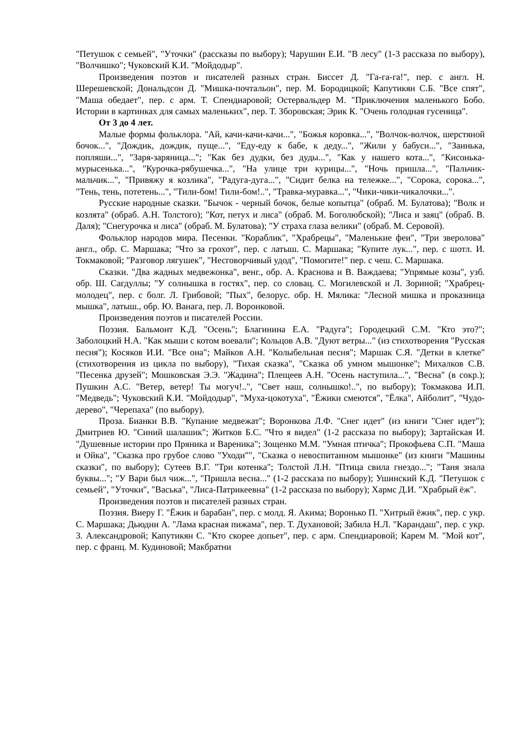"Петушок с семьей", "Уточки" (рассказы по выбору); Чарушин Е.И. "В лесу" (1-3 рассказа по выбору), "Волчишко"; Чуковский К.И. "Мойдодыр".
Произведения поэтов и писателей разных стран. Биссет Д. "Га-га-га!", пер. с англ. Н. Шерешевской; Дональдсон Д. "Мишка-почтальон", пер. М. Бородицкой; Капутикян С.Б. "Все спят", "Маша обедает", пер. с арм. Т. Спендиаровой; Остервальдер М. "Приключения маленького Бобо. Истории в картинках для самых маленьких", пер. Т. Зборовская; Эрик К. "Очень голодная гусеница".
От 3 до 4 лет.
Малые формы фольклора. "Ай, качи-качи-качи...", "Божья коровка...", "Волчок-волчок, шерстяной бочок...", "Дождик, дождик, пуще...", "Еду-еду к бабе, к деду...", "Жили у бабуси...", "Заинька, попляши...", "Заря-заряница..."; "Как без дудки, без дуды...", "Как у нашего кота...", "Кисонька-мурысенька...", "Курочка-рябушечка...", "На улице три курицы...", "Ночь пришла...", "Пальчик-мальчик...", "Привяжу я козлика", "Радуга-дуга...", "Сидит белка на тележке...", "Сорока, сорока...", "Тень, тень, потетень...", "Тили-бом! Тили-бом!..", "Травка-муравка...", "Чики-чики-чикалочки...".
Русские народные сказки. "Бычок - черный бочок, белые копытца" (обраб. М. Булатова); "Волк и козлята" (обраб. А.Н. Толстого); "Кот, петух и лиса" (обраб. М. Боголюбской); "Лиса и заяц" (обраб. В. Даля); "Снегурочка и лиса" (обраб. М. Булатова); "У страха глаза велики" (обраб. М. Серовой).
Фольклор народов мира. Песенки. "Кораблик", "Храбрецы", "Маленькие феи", "Три зверолова" англ., обр. С. Маршака; "Что за грохот", пер. с латыш. С. Маршака; "Купите лук...", пер. с шотл. И. Токмаковой; "Разговор лягушек", "Несговорчивый удод", "Помогите!" пер. с чеш. С. Маршака.
Сказки. "Два жадных медвежонка", венг., обр. А. Краснова и В. Важдаева; "Упрямые козы", узб. обр. Ш. Сагдуллы; "У солнышка в гостях", пер. со словац. С. Могилевской и Л. Зориной; "Храбрец-молодец", пер. с болг. Л. Грибовой; "Пых", белорус. обр. Н. Мялика: "Лесной мишка и проказница мышка", латыш., обр. Ю. Ванага, пер. Л. Воронковой.
Произведения поэтов и писателей России.
Поэзия. Бальмонт К.Д. "Осень"; Благинина Е.А. "Радуга"; Городецкий С.М. "Кто это?"; Заболоцкий Н.А. "Как мыши с котом воевали"; Кольцов А.В. "Дуют ветры..." (из стихотворения "Русская песня"); Косяков И.И. "Все она"; Майков А.Н. "Колыбельная песня"; Маршак С.Я. "Детки в клетке" (стихотворения из цикла по выбору), "Тихая сказка", "Сказка об умном мышонке"; Михалков С.В. "Песенка друзей"; Мошковская Э.Э. "Жадина"; Плещеев А.Н. "Осень наступила...", "Весна" (в сокр.); Пушкин А.С. "Ветер, ветер! Ты могуч!..", "Свет наш, солнышко!..", по выбору); Токмакова И.П. "Медведь"; Чуковский К.И. "Мойдодыр", "Муха-цокотуха", "Ёжики смеются", "Ёлка", Айболит", "Чудо-дерево", "Черепаха" (по выбору).
Проза. Бианки В.В. "Купание медвежат"; Воронкова Л.Ф. "Снег идет" (из книги "Снег идет"); Дмитриев Ю. "Синий шалашик"; Житков Б.С. "Что я видел" (1-2 рассказа по выбору); Зартайская И. "Душевные истории про Пряника и Вареника"; Зощенко М.М. "Умная птичка"; Прокофьева С.П. "Маша и Ойка", "Сказка про грубое слово "Уходи"", "Сказка о невоспитанном мышонке" (из книги "Машины сказки", по выбору); Сутеев В.Г. "Три котенка"; Толстой Л.Н. "Птица свила гнездо..."; "Таня знала буквы..."; "У Вари был чиж...", "Пришла весна..." (1-2 рассказа по выбору); Ушинский К.Д. "Петушок с семьей", "Уточки", "Васька", "Лиса-Патрикеевна" (1-2 рассказа по выбору); Хармс Д.И. "Храбрый ёж".
Произведения поэтов и писателей разных стран.
Поэзия. Виеру Г. "Ёжик и барабан", пер. с молд. Я. Акима; Воронько П. "Хитрый ёжик", пер. с укр. С. Маршака; Дьюдни А. "Лама красная пижама", пер. Т. Духановой; Забила Н.Л. "Карандаш", пер. с укр. 3. Александровой; Капутикян С. "Кто скорее допьет", пер. с арм. Спендиаровой; Карем М. "Мой кот", пер. с франц. М. Кудиновой; Макбратни